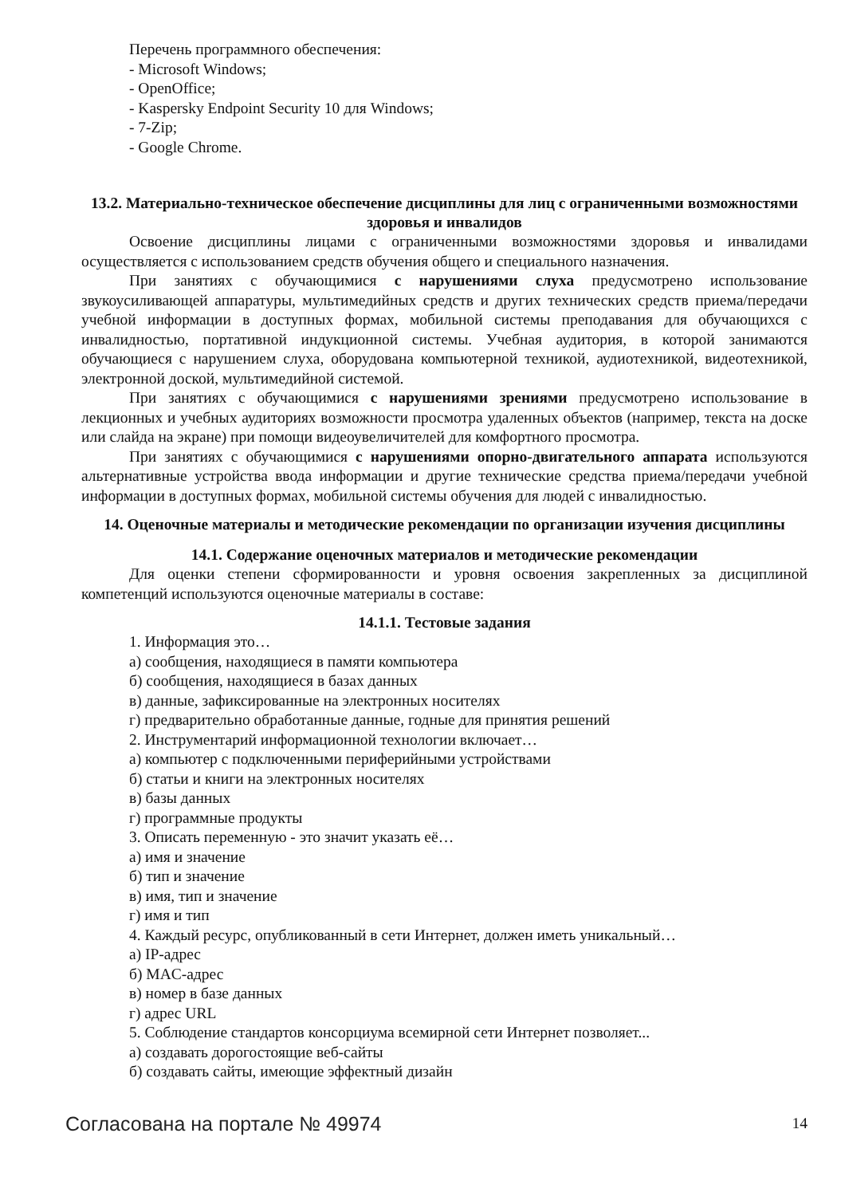Перечень программного обеспечения:
- Microsoft Windows;
- OpenOffice;
- Kaspersky Endpoint Security 10 для Windows;
- 7-Zip;
- Google Chrome.
13.2. Материально-техническое обеспечение дисциплины для лиц с ограниченными возможностями здоровья и инвалидов
Освоение дисциплины лицами с ограниченными возможностями здоровья и инвалидами осуществляется с использованием средств обучения общего и специального назначения.
При занятиях с обучающимися с нарушениями слуха предусмотрено использование звукоусиливающей аппаратуры, мультимедийных средств и других технических средств приема/передачи учебной информации в доступных формах, мобильной системы преподавания для обучающихся с инвалидностью, портативной индукционной системы. Учебная аудитория, в которой занимаются обучающиеся с нарушением слуха, оборудована компьютерной техникой, аудиотехникой, видеотехникой, электронной доской, мультимедийной системой.
При занятиях с обучающимися с нарушениями зрениями предусмотрено использование в лекционных и учебных аудиториях возможности просмотра удаленных объектов (например, текста на доске или слайда на экране) при помощи видеоувеличителей для комфортного просмотра.
При занятиях с обучающимися с нарушениями опорно-двигательного аппарата используются альтернативные устройства ввода информации и другие технические средства приема/передачи учебной информации в доступных формах, мобильной системы обучения для людей с инвалидностью.
14. Оценочные материалы и методические рекомендации по организации изучения дисциплины
14.1. Содержание оценочных материалов и методические рекомендации
Для оценки степени сформированности и уровня освоения закрепленных за дисциплиной компетенций используются оценочные материалы в составе:
14.1.1. Тестовые задания
1. Информация это…
а) сообщения, находящиеся в памяти компьютера
б) сообщения, находящиеся в базах данных
в) данные, зафиксированные на электронных носителях
г) предварительно обработанные данные, годные для принятия решений
2. Инструментарий информационной технологии включает…
а) компьютер с подключенными периферийными устройствами
б) статьи и книги на электронных носителях
в) базы данных
г) программные продукты
3. Описать переменную - это значит указать её…
а) имя и значение
б) тип и значение
в) имя, тип и значение
г) имя и тип
4. Каждый ресурс, опубликованный в сети Интернет, должен иметь уникальный…
а) IP-адрес
б) MAC-адрес
в) номер в базе данных
г) адрес URL
5. Соблюдение стандартов консорциума всемирной сети Интернет позволяет...
а) создавать дорогостоящие веб-сайты
б) создавать сайты, имеющие эффектный дизайн
Согласована на портале № 49974 14